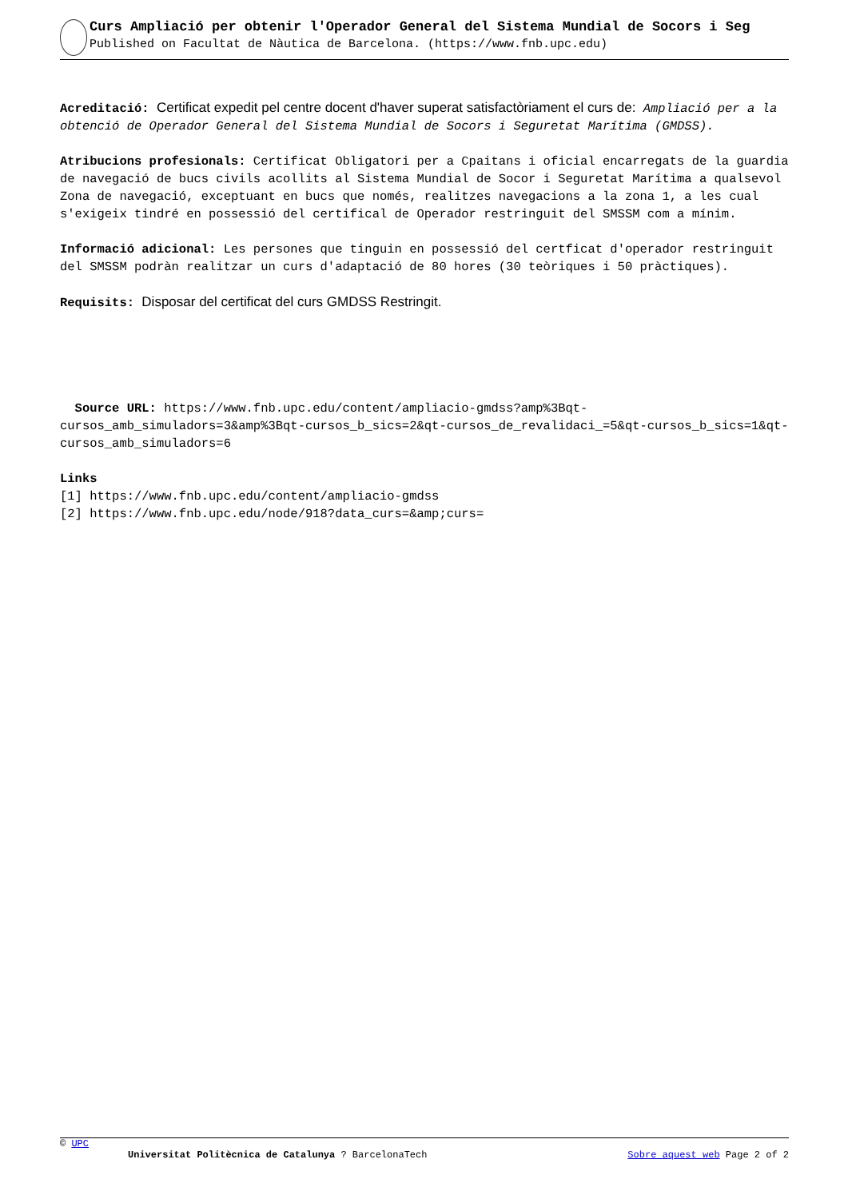Curs Ampliació per obtenir l'Operador General del Sistema Mundial de Socors i Seg
Published on Facultat de Nàutica de Barcelona. (https://www.fnb.upc.edu)
Acreditació: Certificat expedit pel centre docent d'haver superat satisfactòriament el curs de: Ampliació per a la obtenció de Operador General del Sistema Mundial de Socors i Seguretat Marítima (GMDSS).
Atribucions profesionals: Certificat Obligatori per a Cpaitans i oficial encarregats de la guardia de navegació de bucs civils acollits al Sistema Mundial de Socor i Seguretat Marítima a qualsevol Zona de navegació, exceptuant en bucs que només, realitzes navegacions a la zona 1, a les cual s'exigeix tindré en possessió del certifical de Operador restringuit del SMSSM com a mínim.
Informació adicional: Les persones que tinguin en possessió del certficat d'operador restringuit del SMSSM podràn realitzar un curs d'adaptació de 80 hores (30 teòriques i 50 pràctiques).
Requisits: Disposar del certificat del curs GMDSS Restringit.
Source URL: https://www.fnb.upc.edu/content/ampliacio-gmdss?amp%3Bqt-cursos_amb_simuladors=3&amp%3Bqt-cursos_b_sics=2&qt-cursos_de_revalidaci_=5&qt-cursos_b_sics=1&qt-cursos_amb_simuladors=6
Links
[1] https://www.fnb.upc.edu/content/ampliacio-gmdss
[2] https://www.fnb.upc.edu/node/918?data_curs=&amp;curs=
© UPC
Universitat Politècnica de Catalunya ? BarcelonaTech Sobre aquest web Page 2 of 2